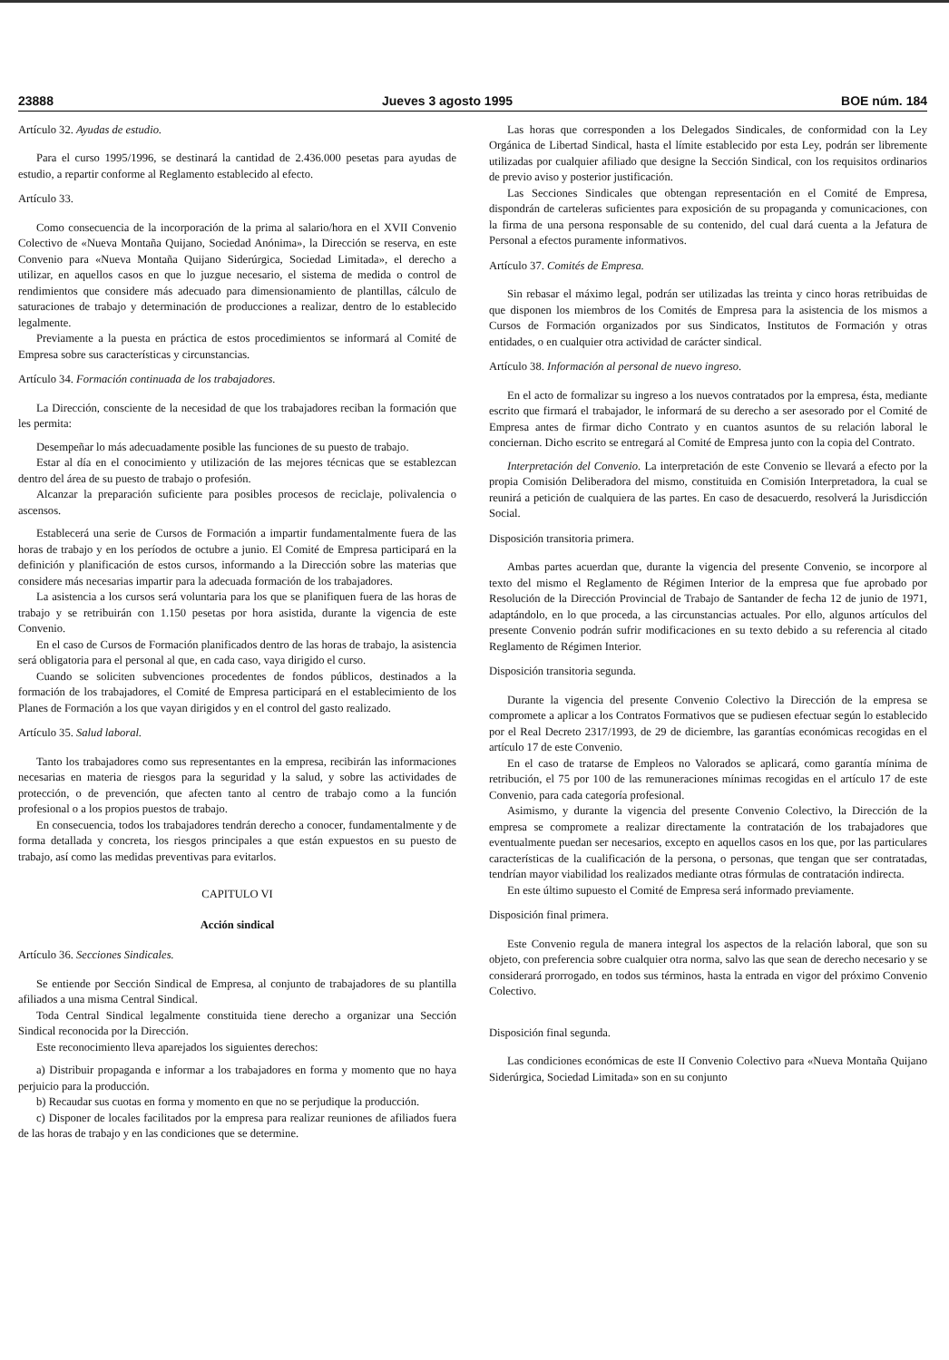23888 Jueves 3 agosto 1995 BOE núm. 184
Artículo 32. Ayudas de estudio.
Para el curso 1995/1996, se destinará la cantidad de 2.436.000 pesetas para ayudas de estudio, a repartir conforme al Reglamento establecido al efecto.
Artículo 33.
Como consecuencia de la incorporación de la prima al salario/hora en el XVII Convenio Colectivo de «Nueva Montaña Quijano, Sociedad Anónima», la Dirección se reserva, en este Convenio para «Nueva Montaña Quijano Siderúrgica, Sociedad Limitada», el derecho a utilizar, en aquellos casos en que lo juzgue necesario, el sistema de medida o control de rendimientos que considere más adecuado para dimensionamiento de plantillas, cálculo de saturaciones de trabajo y determinación de producciones a realizar, dentro de lo establecido legalmente.
Previamente a la puesta en práctica de estos procedimientos se informará al Comité de Empresa sobre sus características y circunstancias.
Artículo 34. Formación continuada de los trabajadores.
La Dirección, consciente de la necesidad de que los trabajadores reciban la formación que les permita:
Desempeñar lo más adecuadamente posible las funciones de su puesto de trabajo.
Estar al día en el conocimiento y utilización de las mejores técnicas que se establezcan dentro del área de su puesto de trabajo o profesión.
Alcanzar la preparación suficiente para posibles procesos de reciclaje, polivalencia o ascensos.
Establecerá una serie de Cursos de Formación a impartir fundamentalmente fuera de las horas de trabajo y en los períodos de octubre a junio. El Comité de Empresa participará en la definición y planificación de estos cursos, informando a la Dirección sobre las materias que considere más necesarias impartir para la adecuada formación de los trabajadores.
La asistencia a los cursos será voluntaria para los que se planifiquen fuera de las horas de trabajo y se retribuirán con 1.150 pesetas por hora asistida, durante la vigencia de este Convenio.
En el caso de Cursos de Formación planificados dentro de las horas de trabajo, la asistencia será obligatoria para el personal al que, en cada caso, vaya dirigido el curso.
Cuando se soliciten subvenciones procedentes de fondos públicos, destinados a la formación de los trabajadores, el Comité de Empresa participará en el establecimiento de los Planes de Formación a los que vayan dirigidos y en el control del gasto realizado.
Artículo 35. Salud laboral.
Tanto los trabajadores como sus representantes en la empresa, recibirán las informaciones necesarias en materia de riesgos para la seguridad y la salud, y sobre las actividades de protección, o de prevención, que afecten tanto al centro de trabajo como a la función profesional o a los propios puestos de trabajo.
En consecuencia, todos los trabajadores tendrán derecho a conocer, fundamentalmente y de forma detallada y concreta, los riesgos principales a que están expuestos en su puesto de trabajo, así como las medidas preventivas para evitarlos.
CAPITULO VI
Acción sindical
Artículo 36. Secciones Sindicales.
Se entiende por Sección Sindical de Empresa, al conjunto de trabajadores de su plantilla afiliados a una misma Central Sindical.
Toda Central Sindical legalmente constituida tiene derecho a organizar una Sección Sindical reconocida por la Dirección.
Este reconocimiento lleva aparejados los siguientes derechos:
a) Distribuir propaganda e informar a los trabajadores en forma y momento que no haya perjuicio para la producción.
b) Recaudar sus cuotas en forma y momento en que no se perjudique la producción.
c) Disponer de locales facilitados por la empresa para realizar reuniones de afiliados fuera de las horas de trabajo y en las condiciones que se determine.
Las horas que corresponden a los Delegados Sindicales, de conformidad con la Ley Orgánica de Libertad Sindical, hasta el límite establecido por esta Ley, podrán ser libremente utilizadas por cualquier afiliado que designe la Sección Sindical, con los requisitos ordinarios de previo aviso y posterior justificación.
Las Secciones Sindicales que obtengan representación en el Comité de Empresa, dispondrán de carteleras suficientes para exposición de su propaganda y comunicaciones, con la firma de una persona responsable de su contenido, del cual dará cuenta a la Jefatura de Personal a efectos puramente informativos.
Artículo 37. Comités de Empresa.
Sin rebasar el máximo legal, podrán ser utilizadas las treinta y cinco horas retribuidas de que disponen los miembros de los Comités de Empresa para la asistencia de los mismos a Cursos de Formación organizados por sus Sindicatos, Institutos de Formación y otras entidades, o en cualquier otra actividad de carácter sindical.
Artículo 38. Información al personal de nuevo ingreso.
En el acto de formalizar su ingreso a los nuevos contratados por la empresa, ésta, mediante escrito que firmará el trabajador, le informará de su derecho a ser asesorado por el Comité de Empresa antes de firmar dicho Contrato y en cuantos asuntos de su relación laboral le conciernan. Dicho escrito se entregará al Comité de Empresa junto con la copia del Contrato.
Interpretación del Convenio. La interpretación de este Convenio se llevará a efecto por la propia Comisión Deliberadora del mismo, constituida en Comisión Interpretadora, la cual se reunirá a petición de cualquiera de las partes. En caso de desacuerdo, resolverá la Jurisdicción Social.
Disposición transitoria primera.
Ambas partes acuerdan que, durante la vigencia del presente Convenio, se incorpore al texto del mismo el Reglamento de Régimen Interior de la empresa que fue aprobado por Resolución de la Dirección Provincial de Trabajo de Santander de fecha 12 de junio de 1971, adaptándolo, en lo que proceda, a las circunstancias actuales. Por ello, algunos artículos del presente Convenio podrán sufrir modificaciones en su texto debido a su referencia al citado Reglamento de Régimen Interior.
Disposición transitoria segunda.
Durante la vigencia del presente Convenio Colectivo la Dirección de la empresa se compromete a aplicar a los Contratos Formativos que se pudiesen efectuar según lo establecido por el Real Decreto 2317/1993, de 29 de diciembre, las garantías económicas recogidas en el artículo 17 de este Convenio.
En el caso de tratarse de Empleos no Valorados se aplicará, como garantía mínima de retribución, el 75 por 100 de las remuneraciones mínimas recogidas en el artículo 17 de este Convenio, para cada categoría profesional.
Asimismo, y durante la vigencia del presente Convenio Colectivo, la Dirección de la empresa se compromete a realizar directamente la contratación de los trabajadores que eventualmente puedan ser necesarios, excepto en aquellos casos en los que, por las particulares características de la cualificación de la persona, o personas, que tengan que ser contratadas, tendrían mayor viabilidad los realizados mediante otras fórmulas de contratación indirecta.
En este último supuesto el Comité de Empresa será informado previamente.
Disposición final primera.
Este Convenio regula de manera integral los aspectos de la relación laboral, que son su objeto, con preferencia sobre cualquier otra norma, salvo las que sean de derecho necesario y se considerará prorrogado, en todos sus términos, hasta la entrada en vigor del próximo Convenio Colectivo.
Disposición final segunda.
Las condiciones económicas de este II Convenio Colectivo para «Nueva Montaña Quijano Siderúrgica, Sociedad Limitada» son en su conjunto